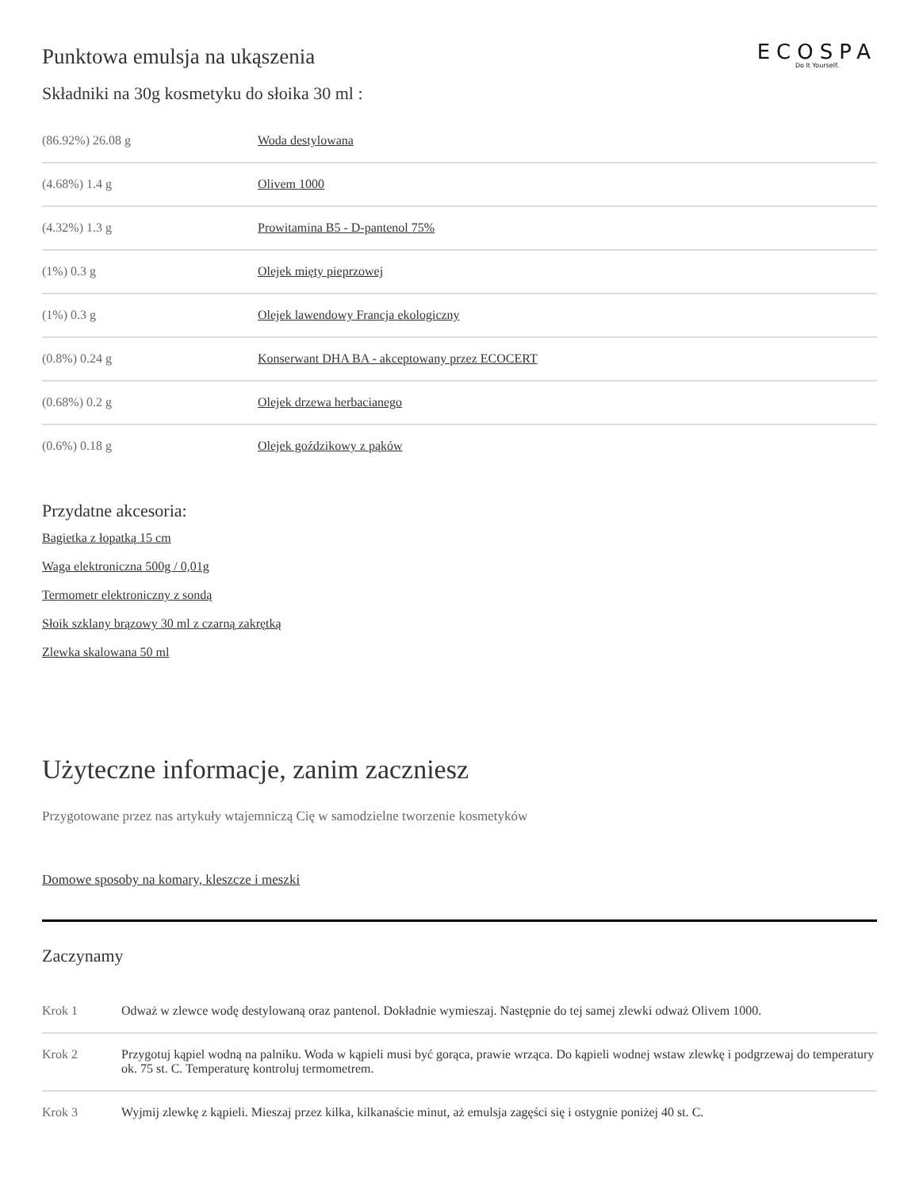Punktowa emulsja na ukąszenia
ECOSPA
Do It Yourself.
Składniki na 30g kosmetyku do słoika 30 ml :
| (86.92%) 26.08 g | Woda destylowana |
| (4.68%) 1.4 g | Olivem 1000 |
| (4.32%) 1.3 g | Prowitamina B5 - D-pantenol 75% |
| (1%) 0.3 g | Olejek mięty pieprzowej |
| (1%) 0.3 g | Olejek lawendowy Francja ekologiczny |
| (0.8%) 0.24 g | Konserwant DHA BA - akceptowany przez ECOCERT |
| (0.68%) 0.2 g | Olejek drzewa herbacianego |
| (0.6%) 0.18 g | Olejek goździkowy z pąków |
Przydatne akcesoria:
Bagietka z łopatką 15 cm
Waga elektroniczna 500g / 0,01g
Termometr elektroniczny z sondą
Słoik szklany brązowy 30 ml z czarną zakrętką
Zlewka skalowana 50 ml
Użyteczne informacje, zanim zaczniesz
Przygotowane przez nas artykuły wtajemniczą Cię w samodzielne tworzenie kosmetyków
Domowe sposoby na komary, kleszcze i meszki
Zaczynamy
| Krok 1 | Odważ w zlewce wodę destylowaną oraz pantenol. Dokładnie wymieszaj. Następnie do tej samej zlewki odważ Olivem 1000. |
| Krok 2 | Przygotuj kąpiel wodną na palniku. Woda w kąpieli musi być gorąca, prawie wrząca. Do kąpieli wodnej wstaw zlewkę i podgrzewaj do temperatury ok. 75 st. C. Temperaturę kontroluj termometrem. |
| Krok 3 | Wyjmij zlewkę z kąpieli. Mieszaj przez kilka, kilkanaście minut, aż emulsja zagęści się i ostygnie poniżej 40 st. C. |